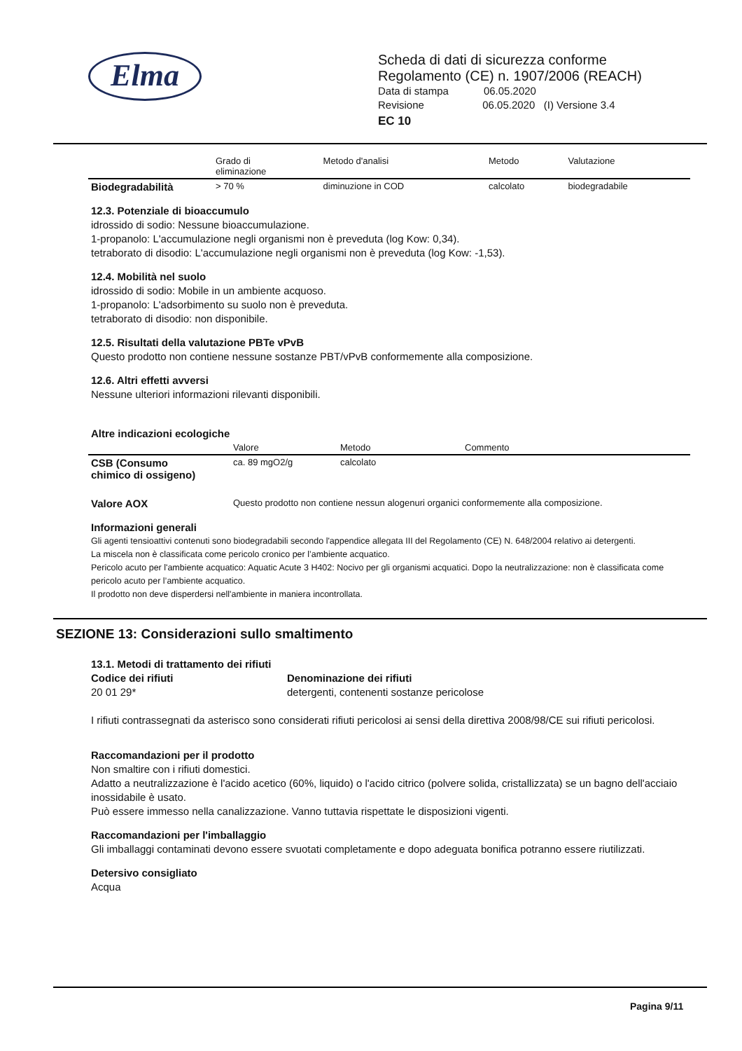Elma
Scheda di dati di sicurezza conforme
Regolamento (CE) n. 1907/2006 (REACH)
Data di stampa 06.05.2020
Revisione 06.05.2020 (I) Versione 3.4
EC 10
| | Grado di eliminazione | Metodo d'analisi | Metodo | Valutazione |
| --- | --- | --- | --- | --- |
| Biodegradabilità | > 70 % | diminuzione in COD | calcolato | biodegradabile |
12.3. Potenziale di bioaccumulo
idrossido di sodio: Nessune bioaccumulazione.
1-propanolo: L'accumulazione negli organismi non è preveduta (log Kow: 0,34).
tetraborato di disodio: L'accumulazione negli organismi non è preveduta (log Kow: -1,53).
12.4. Mobilità nel suolo
idrossido di sodio: Mobile in un ambiente acquoso.
1-propanolo: L'adsorbimento su suolo non è preveduta.
tetraborato di disodio: non disponibile.
12.5. Risultati della valutazione PBTe vPvB
Questo prodotto non contiene nessune sostanze PBT/vPvB conformemente alla composizione.
12.6. Altri effetti avversi
Nessune ulteriori informazioni rilevanti disponibili.
Altre indicazioni ecologiche
| | Valore | Metodo | Commento |
| --- | --- | --- | --- |
| CSB (Consumo chimico di ossigeno) | ca. 89 mgO2/g | calcolato | |
| Valore AOX | Questo prodotto non contiene nessun alogenuri organici conformemente alla composizione. | | |
Informazioni generali
Gli agenti tensioattivi contenuti sono biodegradabili secondo l'appendice allegata III del Regolamento (CE) N. 648/2004 relativo ai detergenti.
La miscela non è classificata come pericolo cronico per l’ambiente acquatico.
Pericolo acuto per l'ambiente acquatico: Aquatic Acute 3 H402: Nocivo per gli organismi acquatici. Dopo la neutralizzazione: non è classificata come pericolo acuto per l’ambiente acquatico.
Il prodotto non deve disperdersi nell'ambiente in maniera incontrollata.
SEZIONE 13: Considerazioni sullo smaltimento
13.1. Metodi di trattamento dei rifiuti
Codice dei rifiuti
20 01 29*
Denominazione dei rifiuti
detergenti, contenenti sostanze pericolose
I rifiuti contrassegnati da asterisco sono considerati rifiuti pericolosi ai sensi della direttiva 2008/98/CE sui rifiuti pericolosi.
Raccomandazioni per il prodotto
Non smaltire con i rifiuti domestici.
Adatto a neutralizzazione è l'acido acetico (60%, liquido) o l'acido citrico (polvere solida, cristallizzata) se un bagno dell'acciaio inossidabile è usato.
Può essere immesso nella canalizzazione. Vanno tuttavia rispettate le disposizioni vigenti.
Raccomandazioni per l'imballaggio
Gli imballaggi contaminati devono essere svuotati completamente e dopo adeguata bonifica potranno essere riutilizzati.
Detersivo consigliato
Acqua
Pagina 9/11